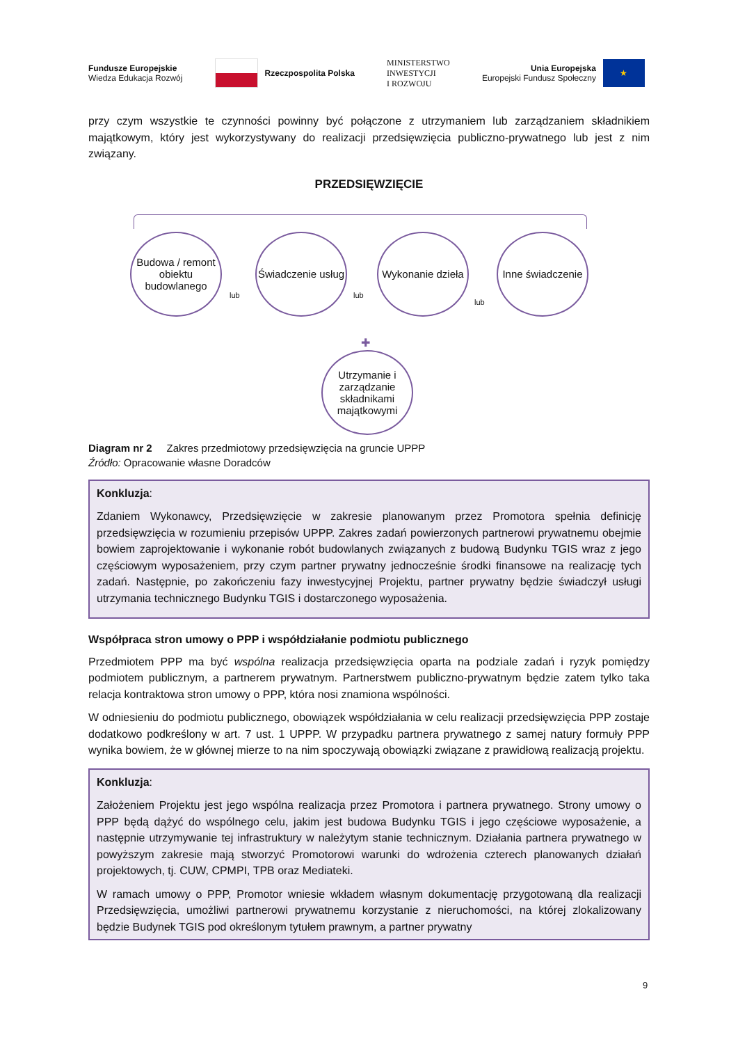Fundusze Europejskie
Wiedza Edukacja Rozwój
Rzeczpospolita Polska
MINISTERSTWO
INWESTYCJI
I ROZWOJU
Unia Europejska
Europejski Fundusz Społeczny
★
przy czym wszystkie te czynności powinny być połączone z utrzymaniem lub zarządzaniem składnikiem majątkowym, który jest wykorzystywany do realizacji przedsięwzięcia publiczno-prywatnego lub jest z nim związany.
PRZEDSIĘWZIĘCIE
Budowa / remont obiektu budowlanego
lub
Świadczenie usług
lub
Wykonanie dzieła
lub
Inne świadczenie
✚
Utrzymanie i zarządzanie składnikami majątkowymi
Diagram nr 2 Zakres przedmiotowy przedsięwzięcia na gruncie UPPP
Źródło: Opracowanie własne Doradców
Konkluzja:
Zdaniem Wykonawcy, Przedsięwzięcie w zakresie planowanym przez Promotora spełnia definicję przedsięwzięcia w rozumieniu przepisów UPPP. Zakres zadań powierzonych partnerowi prywatnemu obejmie bowiem zaprojektowanie i wykonanie robót budowlanych związanych z budową Budynku TGIS wraz z jego częściowym wyposażeniem, przy czym partner prywatny jednocześnie środki finansowe na realizację tych zadań. Następnie, po zakończeniu fazy inwestycyjnej Projektu, partner prywatny będzie świadczył usługi utrzymania technicznego Budynku TGIS i dostarczonego wyposażenia.
Współpraca stron umowy o PPP i współdziałanie podmiotu publicznego
Przedmiotem PPP ma być wspólna realizacja przedsięwzięcia oparta na podziale zadań i ryzyk pomiędzy podmiotem publicznym, a partnerem prywatnym. Partnerstwem publiczno-prywatnym będzie zatem tylko taka relacja kontraktowa stron umowy o PPP, która nosi znamiona wspólności.
W odniesieniu do podmiotu publicznego, obowiązek współdziałania w celu realizacji przedsięwzięcia PPP zostaje dodatkowo podkreślony w art. 7 ust. 1 UPPP. W przypadku partnera prywatnego z samej natury formuły PPP wynika bowiem, że w głównej mierze to na nim spoczywają obowiązki związane z prawidłową realizacją projektu.
Konkluzja:
Założeniem Projektu jest jego wspólna realizacja przez Promotora i partnera prywatnego. Strony umowy o PPP będą dążyć do wspólnego celu, jakim jest budowa Budynku TGIS i jego częściowe wyposażenie, a następnie utrzymywanie tej infrastruktury w należytym stanie technicznym. Działania partnera prywatnego w powyższym zakresie mają stworzyć Promotorowi warunki do wdrożenia czterech planowanych działań projektowych, tj. CUW, CPMPI, TPB oraz Mediateki.
W ramach umowy o PPP, Promotor wniesie wkładem własnym dokumentację przygotowaną dla realizacji Przedsięwzięcia, umożliwi partnerowi prywatnemu korzystanie z nieruchomości, na której zlokalizowany będzie Budynek TGIS pod określonym tytułem prawnym, a partner prywatny
9